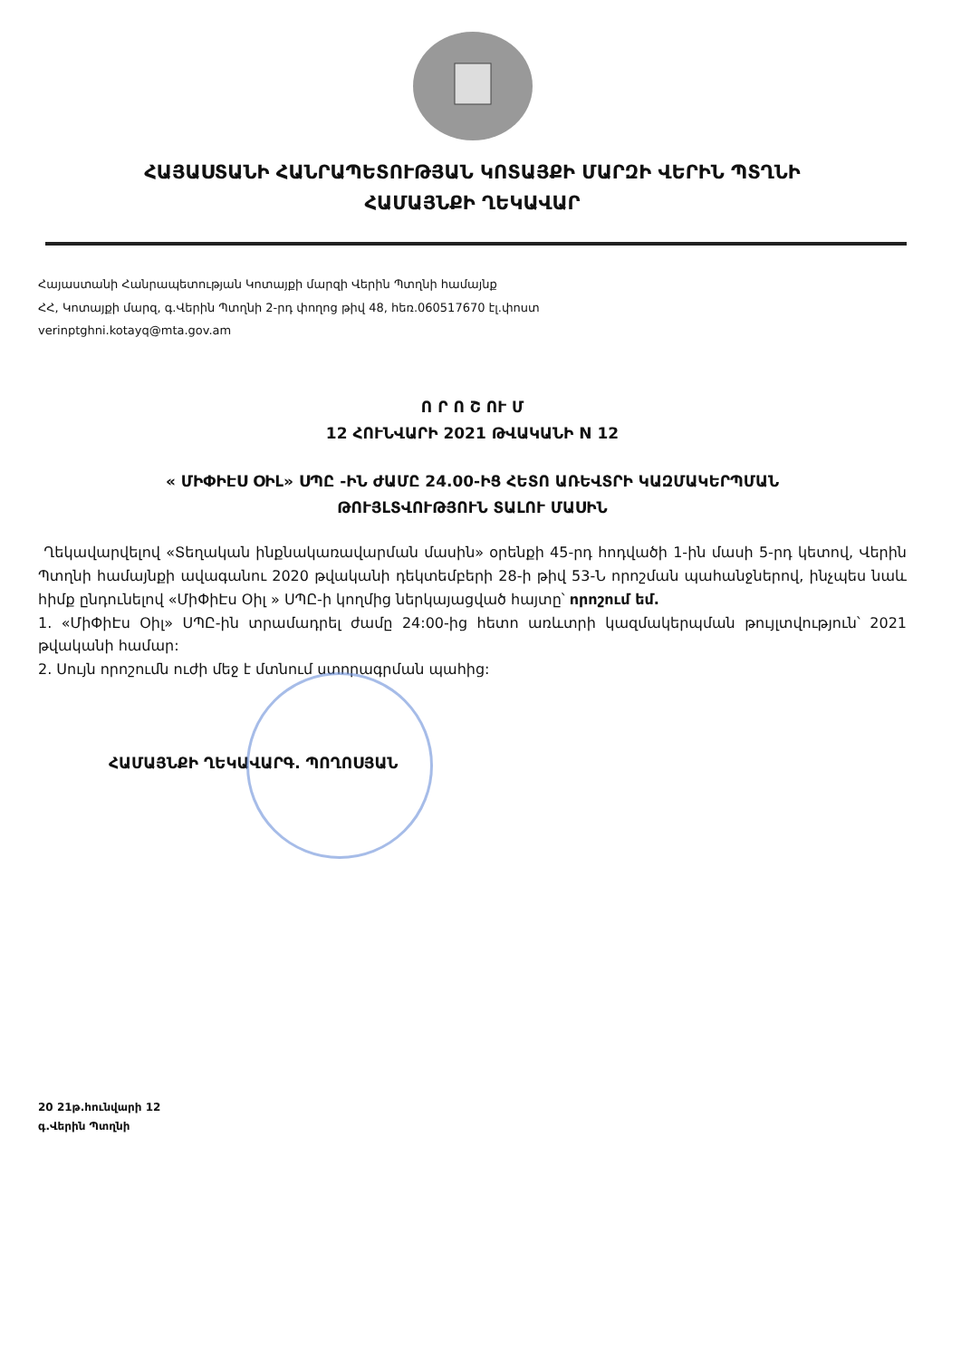ՀԱՅԱՍՏԱՆԻ ՀԱՆՐԱՊԵՏՈՒԹՅԱՆ ԿՈՏԱՅՔԻ ՄԱՐԶԻ ՎԵՐԻՆ ՊՏՂՆԻ
ՀԱՄԱՅՆՔԻ ՂԵԿԱՎԱՐ
Հայաստանի Հանրապետության Կոտայքի մարզի Վերին Պտղնի համայնք
ՀՀ, Կոտայքի մարզ, գ.Վերին Պտղնի 2-րդ փողոց թիվ 48, հեռ.060517670 էլ.փոստ
verinptghni.kotayq@mta.gov.am
Ո Ր Ո Շ ՈՒ Մ
12 ՀՈՒՆՎԱՐԻ 2021 ԹՎԱԿԱՆԻ N 12
« ՄԻՓԻԷՍ ՕԻԼ» ՍՊԸ -ԻՆ ԺԱՄԸ 24.00-ԻՑ ՀԵՏՈ ԱՌԵՎՏՐԻ ԿԱԶՄԱԿԵՐՊՄԱՆ
ԹՈՒՅԼՏՎՈՒԹՅՈՒՆ ՏԱԼՈՒ ՄԱՍԻՆ
Ղեկավարվելով «Տեղական ինքնակառավարման մասին» օրենքի 45-րդ հոդվածի 1-ին մասի 5-րդ կետով, Վերին Պտղնի համայնքի ավագանու 2020 թվականի դեկտեմբերի 28-ի թիվ 53-Ն որոշման պահանջներով, ինչպես նաև հիմք ընդունելով «ՄիՓիԷս Օիլ » ՍՊԸ-ի կողմից ներկայացված հայտը՝ որոշում եմ.
1. «ՄիՓիԷս Օիլ» ՍՊԸ-ին տրամադրել ժամը 24:00-ից հետո առևտրի կազմակերպման թույլտվություն՝ 2021 թվականի համար:
2. Սույն որոշումն ուժի մեջ է մտնում ստորագրման պահից:
ՀԱՄԱՅՆՔԻ ՂԵԿԱՎԱՐ Գ. ՊՈՂՈՍՅԱՆ
20 21թ.հունվարի 12
գ.Վերին Պտղնի